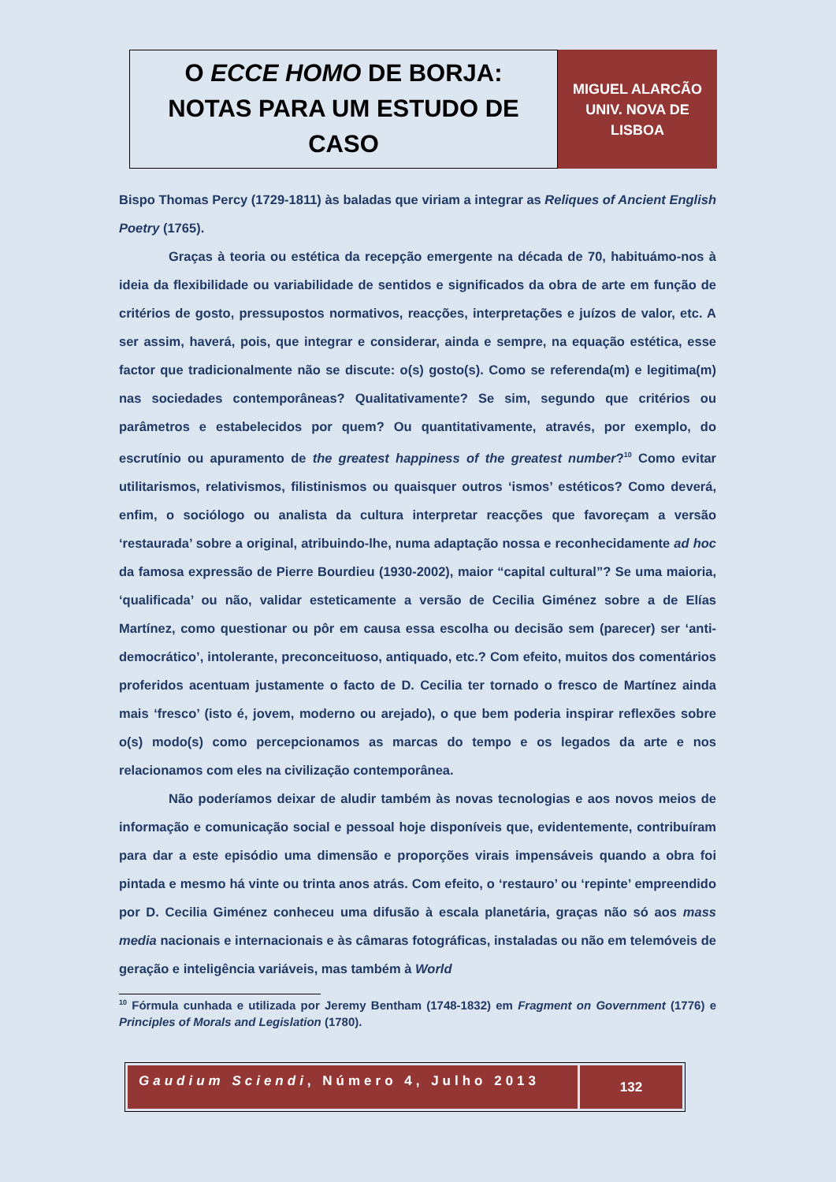O ECCE HOMO DE BORJA:
NOTAS PARA UM ESTUDO DE
CASO
MIGUEL ALARCÃO
UNIV. NOVA DE
LISBOA
Bispo Thomas Percy (1729-1811) às baladas que viriam a integrar as Reliques of Ancient English Poetry (1765).
Graças à teoria ou estética da recepção emergente na década de 70, habituámo-nos à ideia da flexibilidade ou variabilidade de sentidos e significados da obra de arte em função de critérios de gosto, pressupostos normativos, reacções, interpretações e juízos de valor, etc. A ser assim, haverá, pois, que integrar e considerar, ainda e sempre, na equação estética, esse factor que tradicionalmente não se discute: o(s) gosto(s). Como se referenda(m) e legitima(m) nas sociedades contemporâneas? Qualitativamente? Se sim, segundo que critérios ou parâmetros e estabelecidos por quem? Ou quantitativamente, através, por exemplo, do escrutínio ou apuramento de the greatest happiness of the greatest number?<sup>10</sup> Como evitar utilitarismos, relativismos, filistinismos ou quaisquer outros ‘ismos’ estéticos? Como deverá, enfim, o sociólogo ou analista da cultura interpretar reacções que favoreçam a versão ‘restaurada’ sobre a original, atribuindo-lhe, numa adaptação nossa e reconhecidamente ad hoc da famosa expressão de Pierre Bourdieu (1930-2002), maior “capital cultural”? Se uma maioria, ‘qualificada’ ou não, validar esteticamente a versão de Cecilia Giménez sobre a de Elías Martínez, como questionar ou pôr em causa essa escolha ou decisão sem (parecer) ser ‘anti-democrático’, intolerante, preconceituoso, antiquado, etc.? Com efeito, muitos dos comentários proferidos acentuam justamente o facto de D. Cecilia ter tornado o fresco de Martínez ainda mais ‘fresco’ (isto é, jovem, moderno ou arejado), o que bem poderia inspirar reflexões sobre o(s) modo(s) como percepcionamos as marcas do tempo e os legados da arte e nos relacionamos com eles na civilização contemporânea.
Não poderíamos deixar de aludir também às novas tecnologias e aos novos meios de informação e comunicação social e pessoal hoje disponíveis que, evidentemente, contribuíram para dar a este episódio uma dimensão e proporções virais impensáveis quando a obra foi pintada e mesmo há vinte ou trinta anos atrás. Com efeito, o ‘restauro’ ou ‘repinte’ empreendido por D. Cecilia Giménez conheceu uma difusão à escala planetária, graças não só aos mass media nacionais e internacionais e às câmaras fotográficas, instaladas ou não em telemóveis de geração e inteligência variáveis, mas também à World
<sup>10</sup> Fórmula cunhada e utilizada por Jeremy Bentham (1748-1832) em Fragment on Government (1776) e Principles of Morals and Legislation (1780).
Gaudium Sciendi, Número 4, Julho 2013
132